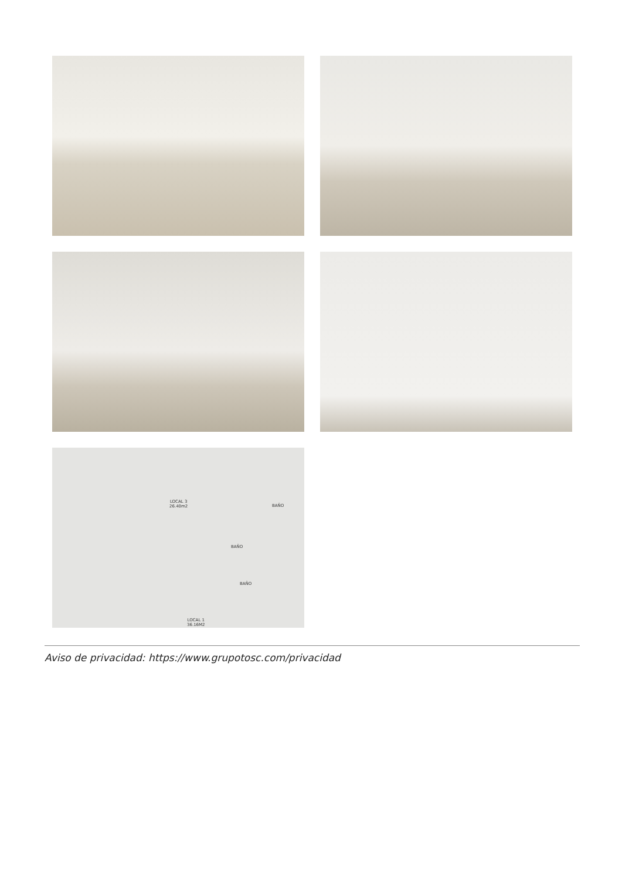LOCAL 3
26.40m2
BAÑO
BAÑO
BAÑO
LOCAL 1
36.16M2
Aviso de privacidad: https://www.grupotosc.com/privacidad